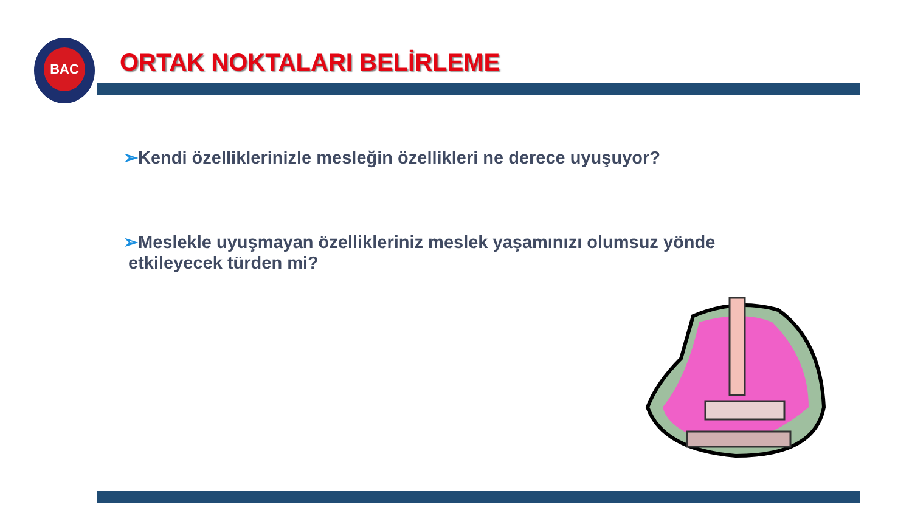BAC
ORTAK NOKTALARI BELİRLEME
➢Kendi özelliklerinizle mesleğin özellikleri ne derece uyuşuyor?
➢Meslekle uyuşmayan özellikleriniz meslek yaşamınızı olumsuz yönde
etkileyecek türden mi?